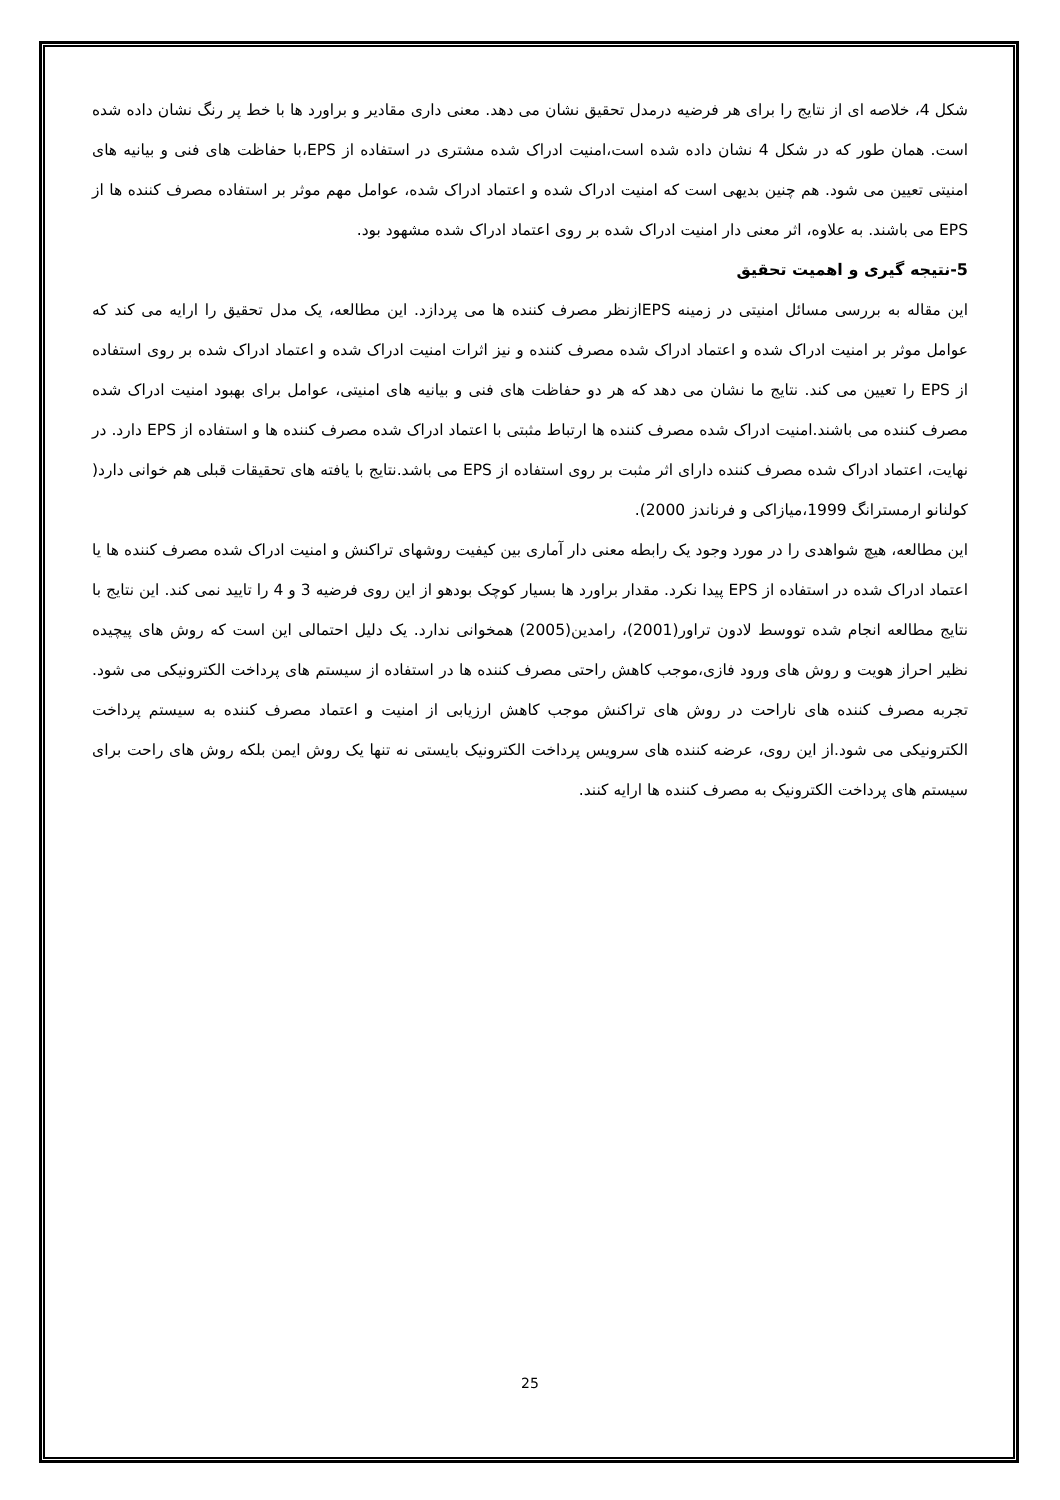شکل 4، خلاصه ای از نتایج را برای هر فرضیه درمدل تحقیق نشان می دهد. معنی داری مقادیر و براورد ها با خط پر رنگ نشان داده شده است. همان طور که در شکل 4 نشان داده شده است،امنیت ادراک شده مشتری در استفاده از EPS،با حفاظت های فنی و بیانیه های امنیتی تعیین می شود. هم چنین بدیهی است که امنیت ادراک شده و اعتماد ادراک شده، عوامل مهم موثر بر استفاده مصرف کننده ها از EPS می باشند. به علاوه، اثر معنی دار امنیت ادراک شده بر روی اعتماد ادراک شده مشهود بود.
5-نتیجه گیری و اهمیت تحقیق
این مقاله به بررسی مسائل امنیتی در زمینه EPSازنظر مصرف کننده ها می پردازد. این مطالعه، یک مدل تحقیق را ارایه می کند که عوامل موثر بر امنیت ادراک شده و اعتماد ادراک شده مصرف کننده و نیز اثرات امنیت ادراک شده و اعتماد ادراک شده بر روی استفاده از EPS را تعیین می کند. نتایج ما نشان می دهد که هر دو حفاظت های فنی و بیانیه های امنیتی، عوامل برای بهبود امنیت ادراک شده مصرف کننده می باشند.امنیت ادراک شده مصرف کننده ها ارتباط مثبتی با اعتماد ادراک شده مصرف کننده ها و استفاده از EPS دارد. در نهایت، اعتماد ادراک شده مصرف کننده دارای اثر مثبت بر روی استفاده از EPS می باشد.نتایج با یافته های تحقیقات قبلی هم خوانی دارد( کولنانو ارمسترانگ 1999،میازاکی و فرناندز 2000).
این مطالعه، هیچ شواهدی را در مورد وجود یک رابطه معنی دار آماری بین کیفیت روشهای تراکنش و امنیت ادراک شده مصرف کننده ها یا اعتماد ادراک شده در استفاده از EPS پیدا نکرد. مقدار براورد ها بسیار کوچک بودهو از این روی فرضیه 3 و 4 را تایید نمی کند. این نتایج با نتایج مطالعه انجام شده تووسط لادون تراور(2001)، رامدین(2005) همخوانی ندارد. یک دلیل احتمالی این است که روش های پیچیده نظیر احراز هویت و روش های ورود فازی،موجب کاهش راحتی مصرف کننده ها در استفاده از سیستم های پرداخت الکترونیکی می شود. تجربه مصرف کننده های ناراحت در روش های تراکنش موجب کاهش ارزیابی از امنیت و اعتماد مصرف کننده به سیستم پرداخت الکترونیکی می شود.از این روی، عرضه کننده های سرویس پرداخت الکترونیک بایستی نه تنها یک روش ایمن بلکه روش های راحت برای سیستم های پرداخت الکترونیک به مصرف کننده ها ارایه کنند.
25